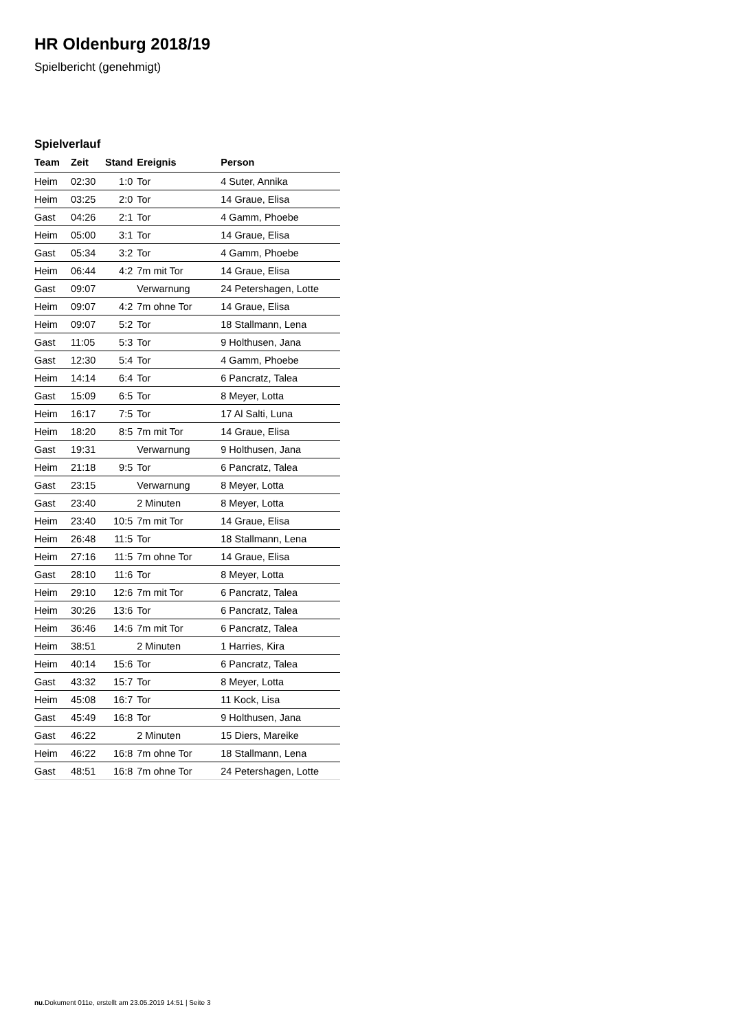HR Oldenburg 2018/19
Spielbericht (genehmigt)
Spielverlauf
| Team | Zeit | Stand | Ereignis | Person |
| --- | --- | --- | --- | --- |
| Heim | 02:30 | 1:0 | Tor | 4 Suter, Annika |
| Heim | 03:25 | 2:0 | Tor | 14 Graue, Elisa |
| Gast | 04:26 | 2:1 | Tor | 4 Gamm, Phoebe |
| Heim | 05:00 | 3:1 | Tor | 14 Graue, Elisa |
| Gast | 05:34 | 3:2 | Tor | 4 Gamm, Phoebe |
| Heim | 06:44 | 4:2 | 7m mit Tor | 14 Graue, Elisa |
| Gast | 09:07 | | Verwarnung | 24 Petershagen, Lotte |
| Heim | 09:07 | 4:2 | 7m ohne Tor | 14 Graue, Elisa |
| Heim | 09:07 | 5:2 | Tor | 18 Stallmann, Lena |
| Gast | 11:05 | 5:3 | Tor | 9 Holthusen, Jana |
| Gast | 12:30 | 5:4 | Tor | 4 Gamm, Phoebe |
| Heim | 14:14 | 6:4 | Tor | 6 Pancratz, Talea |
| Gast | 15:09 | 6:5 | Tor | 8 Meyer, Lotta |
| Heim | 16:17 | 7:5 | Tor | 17 Al Salti, Luna |
| Heim | 18:20 | 8:5 | 7m mit Tor | 14 Graue, Elisa |
| Gast | 19:31 | | Verwarnung | 9 Holthusen, Jana |
| Heim | 21:18 | 9:5 | Tor | 6 Pancratz, Talea |
| Gast | 23:15 | | Verwarnung | 8 Meyer, Lotta |
| Gast | 23:40 | | 2 Minuten | 8 Meyer, Lotta |
| Heim | 23:40 | 10:5 | 7m mit Tor | 14 Graue, Elisa |
| Heim | 26:48 | 11:5 | Tor | 18 Stallmann, Lena |
| Heim | 27:16 | 11:5 | 7m ohne Tor | 14 Graue, Elisa |
| Gast | 28:10 | 11:6 | Tor | 8 Meyer, Lotta |
| Heim | 29:10 | 12:6 | 7m mit Tor | 6 Pancratz, Talea |
| Heim | 30:26 | 13:6 | Tor | 6 Pancratz, Talea |
| Heim | 36:46 | 14:6 | 7m mit Tor | 6 Pancratz, Talea |
| Heim | 38:51 | | 2 Minuten | 1 Harries, Kira |
| Heim | 40:14 | 15:6 | Tor | 6 Pancratz, Talea |
| Gast | 43:32 | 15:7 | Tor | 8 Meyer, Lotta |
| Heim | 45:08 | 16:7 | Tor | 11 Kock, Lisa |
| Gast | 45:49 | 16:8 | Tor | 9 Holthusen, Jana |
| Gast | 46:22 | | 2 Minuten | 15 Diers, Mareike |
| Heim | 46:22 | 16:8 | 7m ohne Tor | 18 Stallmann, Lena |
| Gast | 48:51 | 16:8 | 7m ohne Tor | 24 Petershagen, Lotte |
nu.Dokument 011e, erstellt am 23.05.2019 14:51 | Seite 3